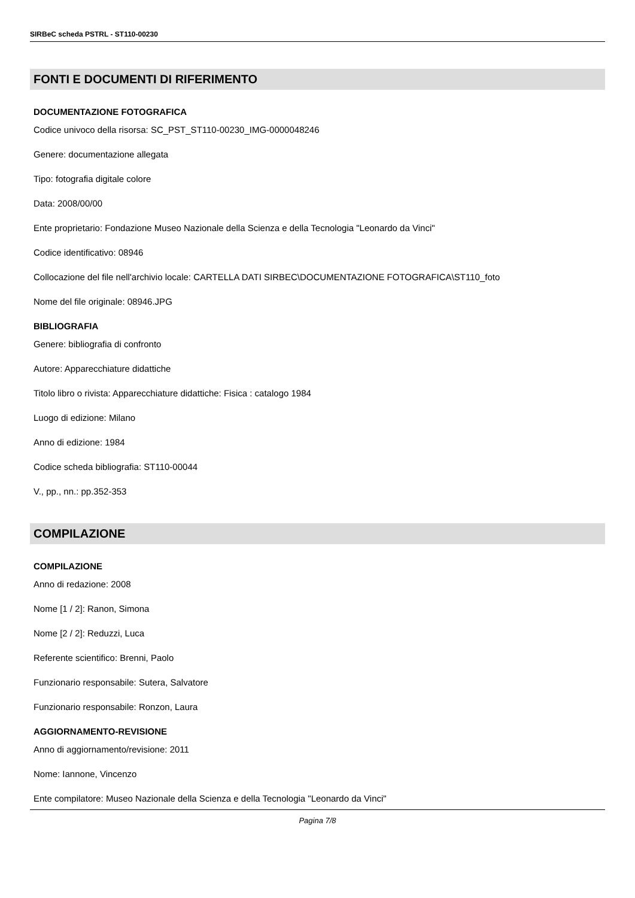SIRBeC scheda PSTRL - ST110-00230
FONTI E DOCUMENTI DI RIFERIMENTO
DOCUMENTAZIONE FOTOGRAFICA
Codice univoco della risorsa: SC_PST_ST110-00230_IMG-0000048246
Genere: documentazione allegata
Tipo: fotografia digitale colore
Data: 2008/00/00
Ente proprietario: Fondazione Museo Nazionale della Scienza e della Tecnologia "Leonardo da Vinci"
Codice identificativo: 08946
Collocazione del file nell'archivio locale: CARTELLA DATI SIRBEC\DOCUMENTAZIONE FOTOGRAFICA\ST110_foto
Nome del file originale: 08946.JPG
BIBLIOGRAFIA
Genere: bibliografia di confronto
Autore: Apparecchiature didattiche
Titolo libro o rivista: Apparecchiature didattiche: Fisica : catalogo 1984
Luogo di edizione: Milano
Anno di edizione: 1984
Codice scheda bibliografia: ST110-00044
V., pp., nn.: pp.352-353
COMPILAZIONE
COMPILAZIONE
Anno di redazione: 2008
Nome [1 / 2]: Ranon, Simona
Nome [2 / 2]: Reduzzi, Luca
Referente scientifico: Brenni, Paolo
Funzionario responsabile: Sutera, Salvatore
Funzionario responsabile: Ronzon, Laura
AGGIORNAMENTO-REVISIONE
Anno di aggiornamento/revisione: 2011
Nome: Iannone, Vincenzo
Ente compilatore: Museo Nazionale della Scienza e della Tecnologia "Leonardo da Vinci"
Pagina 7/8